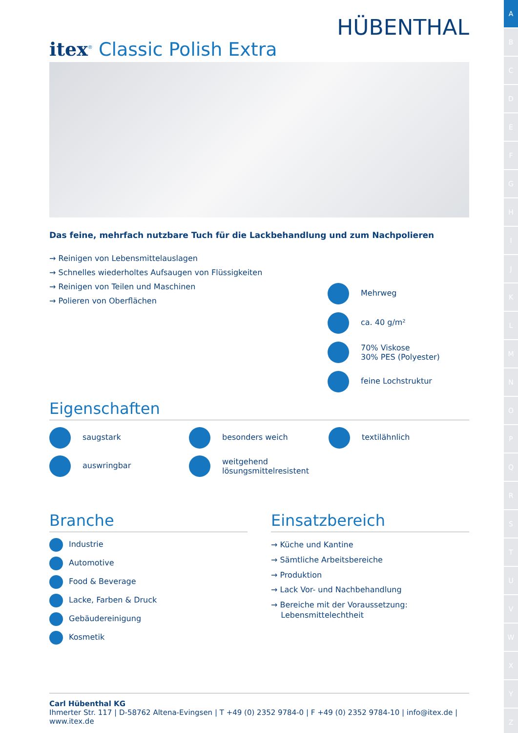A
B
C
D
E
F
G
H
I
J
K
L
M
N
O
P
Q
R
S
T
U
V
W
X
Y
Z
HÜBENTHAL
itex<sup>®</sup> Classic Polish Extra
Das feine, mehrfach nutzbare Tuch für die Lackbehandlung und zum Nachpolieren
→ Reinigen von Lebensmittelauslagen
→ Schnelles wiederholtes Aufsaugen von Flüssigkeiten
→ Reinigen von Teilen und Maschinen
→ Polieren von Oberflächen
Mehrweg
ca. 40 g/m²
70% Viskose
30% PES (Polyester)
feine Lochstruktur
Eigenschaften
saugstark
besonders weich
textilähnlich
auswringbar
weitgehend
lösungsmittelresistent
Branche
Industrie
Automotive
Food & Beverage
Lacke, Farben & Druck
Gebäudereinigung
Kosmetik
Einsatzbereich
→ Küche und Kantine
→ Sämtliche Arbeitsbereiche
→ Produktion
→ Lack Vor- und Nachbehandlung
→ Bereiche mit der Voraussetzung:
Lebensmittelechtheit
Carl Hübenthal KG
Ihmerter Str. 117 | D-58762 Altena-Evingsen | T +49 (0) 2352 9784-0 | F +49 (0) 2352 9784-10 | info@itex.de | www.itex.de